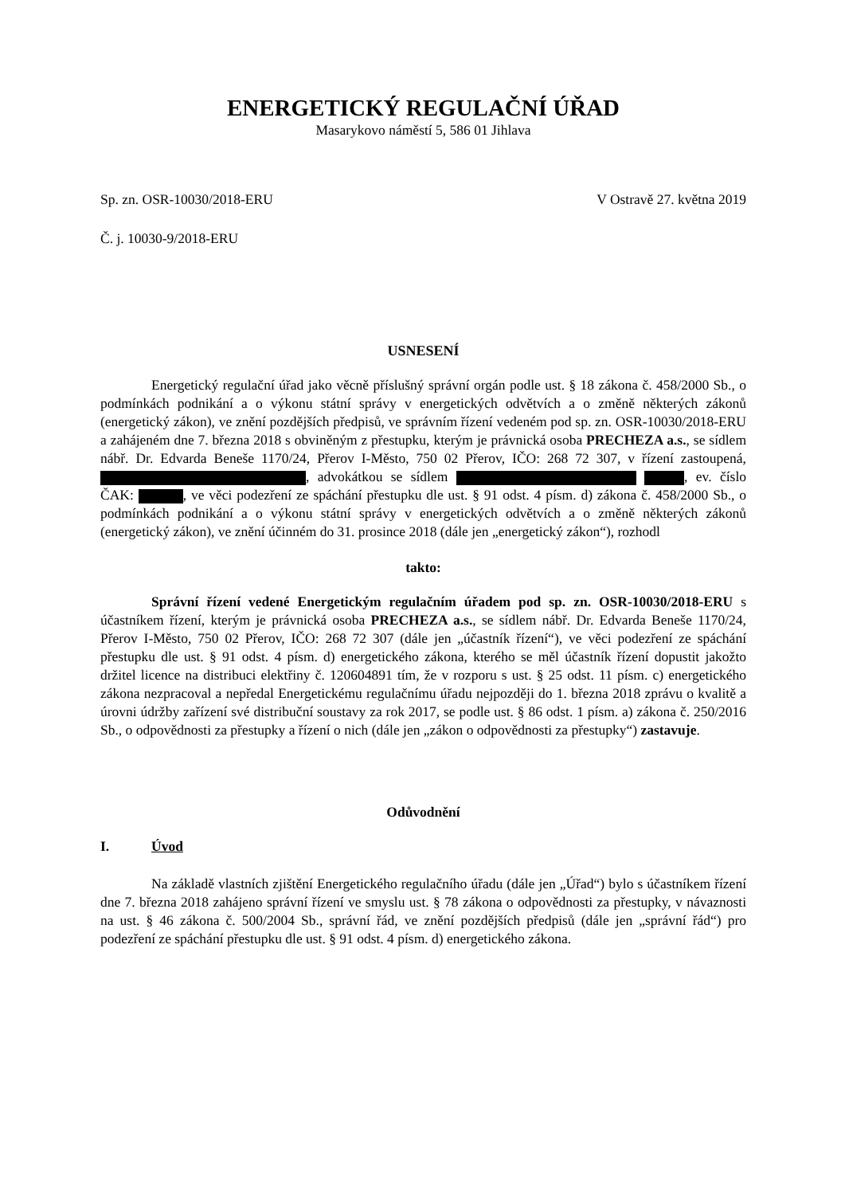ENERGETICKÝ REGULAČNÍ ÚŘAD
Masarykovo náměstí 5, 586 01 Jihlava
Sp. zn. OSR-10030/2018-ERU V Ostravě 27. května 2019
Č. j. 10030-9/2018-ERU
USNESENÍ
Energetický regulační úřad jako věcně příslušný správní orgán podle ust. § 18 zákona č. 458/2000 Sb., o podmínkách podnikání a o výkonu státní správy v energetických odvětvích a o změně některých zákonů (energetický zákon), ve znění pozdějších předpisů, ve správním řízení vedeném pod sp. zn. OSR-10030/2018-ERU a zahájeném dne 7. března 2018 s obviněným z přestupku, kterým je právnická osoba PRECHEZA a.s., se sídlem nábř. Dr. Edvarda Beneše 1170/24, Přerov I-Město, 750 02 Přerov, IČO: 268 72 307, v řízení zastoupená, , advokátkou se sídlem , ev. číslo ČAK: , ve věci podezření ze spáchání přestupku dle ust. § 91 odst. 4 písm. d) zákona č. 458/2000 Sb., o podmínkách podnikání a o výkonu státní správy v energetických odvětvích a o změně některých zákonů (energetický zákon), ve znění účinném do 31. prosince 2018 (dále jen „energetický zákon“), rozhodl
takto:
Správní řízení vedené Energetickým regulačním úřadem pod sp. zn. OSR-10030/2018-ERU s účastníkem řízení, kterým je právnická osoba PRECHEZA a.s., se sídlem nábř. Dr. Edvarda Beneše 1170/24, Přerov I-Město, 750 02 Přerov, IČO: 268 72 307 (dále jen „účastník řízení“), ve věci podezření ze spáchání přestupku dle ust. § 91 odst. 4 písm. d) energetického zákona, kterého se měl účastník řízení dopustit jakožto držitel licence na distribuci elektřiny č. 120604891 tím, že v rozporu s ust. § 25 odst. 11 písm. c) energetického zákona nezpracoval a nepředal Energetickému regulačnímu úřadu nejpozději do 1. března 2018 zprávu o kvalitě a úrovni údržby zařízení své distribuční soustavy za rok 2017, se podle ust. § 86 odst. 1 písm. a) zákona č. 250/2016 Sb., o odpovědnosti za přestupky a řízení o nich (dále jen „zákon o odpovědnosti za přestupky“) zastavuje.
Odůvodnění
I. Úvod
Na základě vlastních zjištění Energetického regulačního úřadu (dále jen „Úřad“) bylo s účastníkem řízení dne 7. března 2018 zahájeno správní řízení ve smyslu ust. § 78 zákona o odpovědnosti za přestupky, v návaznosti na ust. § 46 zákona č. 500/2004 Sb., správní řád, ve znění pozdějších předpisů (dále jen „správní řád“) pro podezření ze spáchání přestupku dle ust. § 91 odst. 4 písm. d) energetického zákona.